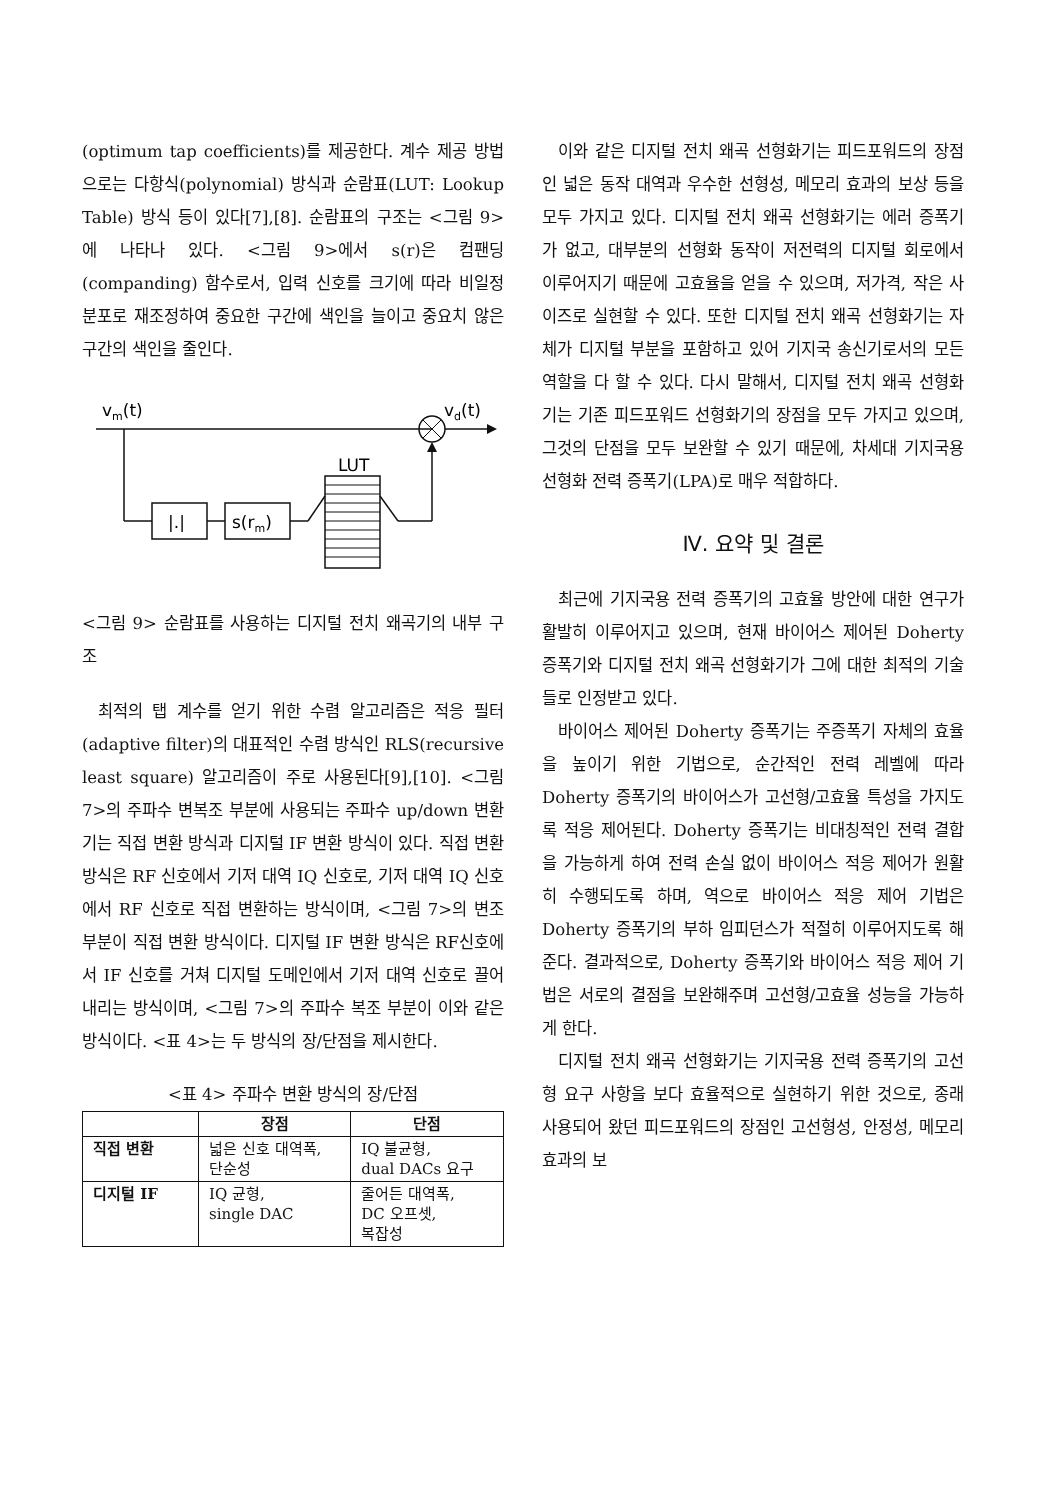(optimum tap coefficients)를 제공한다. 계수 제공 방법으로는 다항식(polynomial) 방식과 순람표(LUT: Lookup Table) 방식 등이 있다[7],[8]. 순람표의 구조는 <그림 9>에 나타나 있다. <그림 9>에서 s(r)은 컴팬딩(companding) 함수로서, 입력 신호를 크기에 따라 비일정 분포로 재조정하여 중요한 구간에 색인을 늘이고 중요치 않은 구간의 색인을 줄인다.
vm(t)
vd(t)
|.|
s(rm)
LUT
<그림 9> 순람표를 사용하는 디지털 전치 왜곡기의 내부 구조
최적의 탭 계수를 얻기 위한 수렴 알고리즘은 적응 필터(adaptive filter)의 대표적인 수렴 방식인 RLS(recursive least square) 알고리즘이 주로 사용된다[9],[10]. <그림 7>의 주파수 변복조 부분에 사용되는 주파수 up/down 변환기는 직접 변환 방식과 디지털 IF 변환 방식이 있다. 직접 변환 방식은 RF 신호에서 기저 대역 IQ 신호로, 기저 대역 IQ 신호에서 RF 신호로 직접 변환하는 방식이며, <그림 7>의 변조 부분이 직접 변환 방식이다. 디지털 IF 변환 방식은 RF신호에서 IF 신호를 거쳐 디지털 도메인에서 기저 대역 신호로 끌어내리는 방식이며, <그림 7>의 주파수 복조 부분이 이와 같은 방식이다. <표 4>는 두 방식의 장/단점을 제시한다.
<표 4> 주파수 변환 방식의 장/단점
| | 장점 | 단점 |
| --- | --- | --- |
| 직접 변환 | 넓은 신호 대역폭, 단순성 | IQ 불균형, dual DACs 요구 |
| 디지털 IF | IQ 균형, single DAC | 줄어든 대역폭, DC 오프셋, 복잡성 |
이와 같은 디지털 전치 왜곡 선형화기는 피드포워드의 장점인 넓은 동작 대역과 우수한 선형성, 메모리 효과의 보상 등을 모두 가지고 있다. 디지털 전치 왜곡 선형화기는 에러 증폭기가 없고, 대부분의 선형화 동작이 저전력의 디지털 회로에서 이루어지기 때문에 고효율을 얻을 수 있으며, 저가격, 작은 사이즈로 실현할 수 있다. 또한 디지털 전치 왜곡 선형화기는 자체가 디지털 부분을 포함하고 있어 기지국 송신기로서의 모든 역할을 다 할 수 있다. 다시 말해서, 디지털 전치 왜곡 선형화기는 기존 피드포워드 선형화기의 장점을 모두 가지고 있으며, 그것의 단점을 모두 보완할 수 있기 때문에, 차세대 기지국용 선형화 전력 증폭기(LPA)로 매우 적합하다.
Ⅳ. 요약 및 결론
최근에 기지국용 전력 증폭기의 고효율 방안에 대한 연구가 활발히 이루어지고 있으며, 현재 바이어스 제어된 Doherty 증폭기와 디지털 전치 왜곡 선형화기가 그에 대한 최적의 기술들로 인정받고 있다.
바이어스 제어된 Doherty 증폭기는 주증폭기 자체의 효율을 높이기 위한 기법으로, 순간적인 전력 레벨에 따라 Doherty 증폭기의 바이어스가 고선형/고효율 특성을 가지도록 적응 제어된다. Doherty 증폭기는 비대칭적인 전력 결합을 가능하게 하여 전력 손실 없이 바이어스 적응 제어가 원활히 수행되도록 하며, 역으로 바이어스 적응 제어 기법은 Doherty 증폭기의 부하 임피던스가 적절히 이루어지도록 해준다. 결과적으로, Doherty 증폭기와 바이어스 적응 제어 기법은 서로의 결점을 보완해주며 고선형/고효율 성능을 가능하게 한다.
디지털 전치 왜곡 선형화기는 기지국용 전력 증폭기의 고선형 요구 사항을 보다 효율적으로 실현하기 위한 것으로, 종래 사용되어 왔던 피드포워드의 장점인 고선형성, 안정성, 메모리 효과의 보